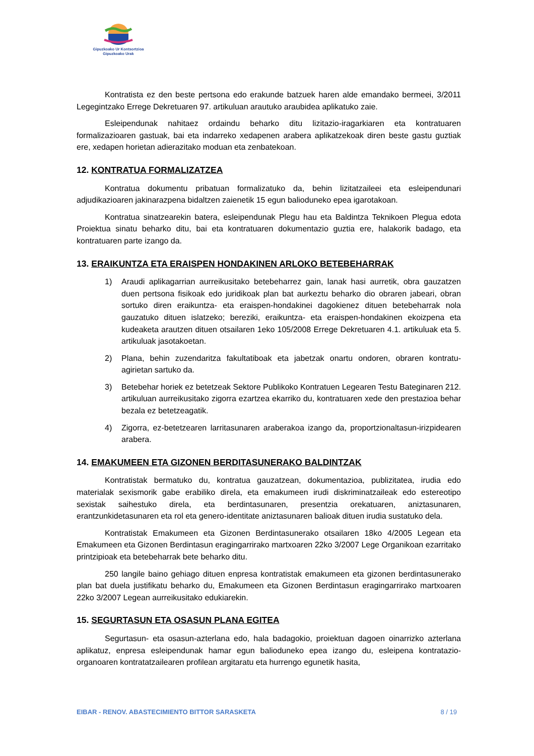Gipuzkoako Ur Kontsortzioa
Gipuzkoako Urak
Kontratista ez den beste pertsona edo erakunde batzuek haren alde emandako bermeei, 3/2011 Legegintzako Errege Dekretuaren 97. artikuluan arautuko araubidea aplikatuko zaie.
Esleipendunak nahitaez ordaindu beharko ditu lizitazio-iragarkiaren eta kontratuaren formalizazioaren gastuak, bai eta indarreko xedapenen arabera aplikatzekoak diren beste gastu guztiak ere, xedapen horietan adierazitako moduan eta zenbatekoan.
12. KONTRATUA FORMALIZATZEA
Kontratua dokumentu pribatuan formalizatuko da, behin lizitatzaileei eta esleipendunari adjudikazioaren jakinarazpena bidaltzen zaienetik 15 egun balioduneko epea igarotakoan.
Kontratua sinatzearekin batera, esleipendunak Plegu hau eta Baldintza Teknikoen Plegua edota Proiektua sinatu beharko ditu, bai eta kontratuaren dokumentazio guztia ere, halakorik badago, eta kontratuaren parte izango da.
13. ERAIKUNTZA ETA ERAISPEN HONDAKINEN ARLOKO BETEBEHARRAK
1) Araudi aplikagarrian aurreikusitako betebeharrez gain, lanak hasi aurretik, obra gauzatzen duen pertsona fisikoak edo juridikoak plan bat aurkeztu beharko dio obraren jabeari, obran sortuko diren eraikuntza- eta eraispen-hondakinei dagokienez dituen betebeharrak nola gauzatuko dituen islatzeko; bereziki, eraikuntza- eta eraispen-hondakinen ekoizpena eta kudeaketa arautzen dituen otsailaren 1eko 105/2008 Errege Dekretuaren 4.1. artikuluak eta 5. artikuluak jasotakoetan.
2) Plana, behin zuzendaritza fakultatiboak eta jabetzak onartu ondoren, obraren kontratu-agirietan sartuko da.
3) Betebehar horiek ez betetzeak Sektore Publikoko Kontratuen Legearen Testu Bateginaren 212. artikuluan aurreikusitako zigorra ezartzea ekarriko du, kontratuaren xede den prestazioa behar bezala ez betetzeagatik.
4) Zigorra, ez-betetzearen larritasunaren araberakoa izango da, proportzionaltasun-irizpidearen arabera.
14. EMAKUMEEN ETA GIZONEN BERDITASUNERAKO BALDINTZAK
Kontratistak bermatuko du, kontratua gauzatzean, dokumentazioa, publizitatea, irudia edo materialak sexismorik gabe erabiliko direla, eta emakumeen irudi diskriminatzaileak edo estereotipo sexistak saihestuko direla, eta berdintasunaren, presentzia orekatuaren, aniztasunaren, erantzunkidetasunaren eta rol eta genero-identitate aniztasunaren balioak dituen irudia sustatuko dela.
Kontratistak Emakumeen eta Gizonen Berdintasunerako otsailaren 18ko 4/2005 Legean eta Emakumeen eta Gizonen Berdintasun eragingarrirako martxoaren 22ko 3/2007 Lege Organikoan ezarritako printzipioak eta betebeharrak bete beharko ditu.
250 langile baino gehiago dituen enpresa kontratistak emakumeen eta gizonen berdintasunerako plan bat duela justifikatu beharko du, Emakumeen eta Gizonen Berdintasun eragingarrirako martxoaren 22ko 3/2007 Legean aurreikusitako edukiarekin.
15. SEGURTASUN ETA OSASUN PLANA EGITEA
Segurtasun- eta osasun-azterlana edo, hala badagokio, proiektuan dagoen oinarrizko azterlana aplikatuz, enpresa esleipendunak hamar egun balioduneko epea izango du, esleipena kontratazio-organoaren kontratatzailearen profilean argitaratu eta hurrengo egunetik hasita,
EIBAR - RENOV. ABASTECIMIENTO BITTOR SARASKETA 8 / 19